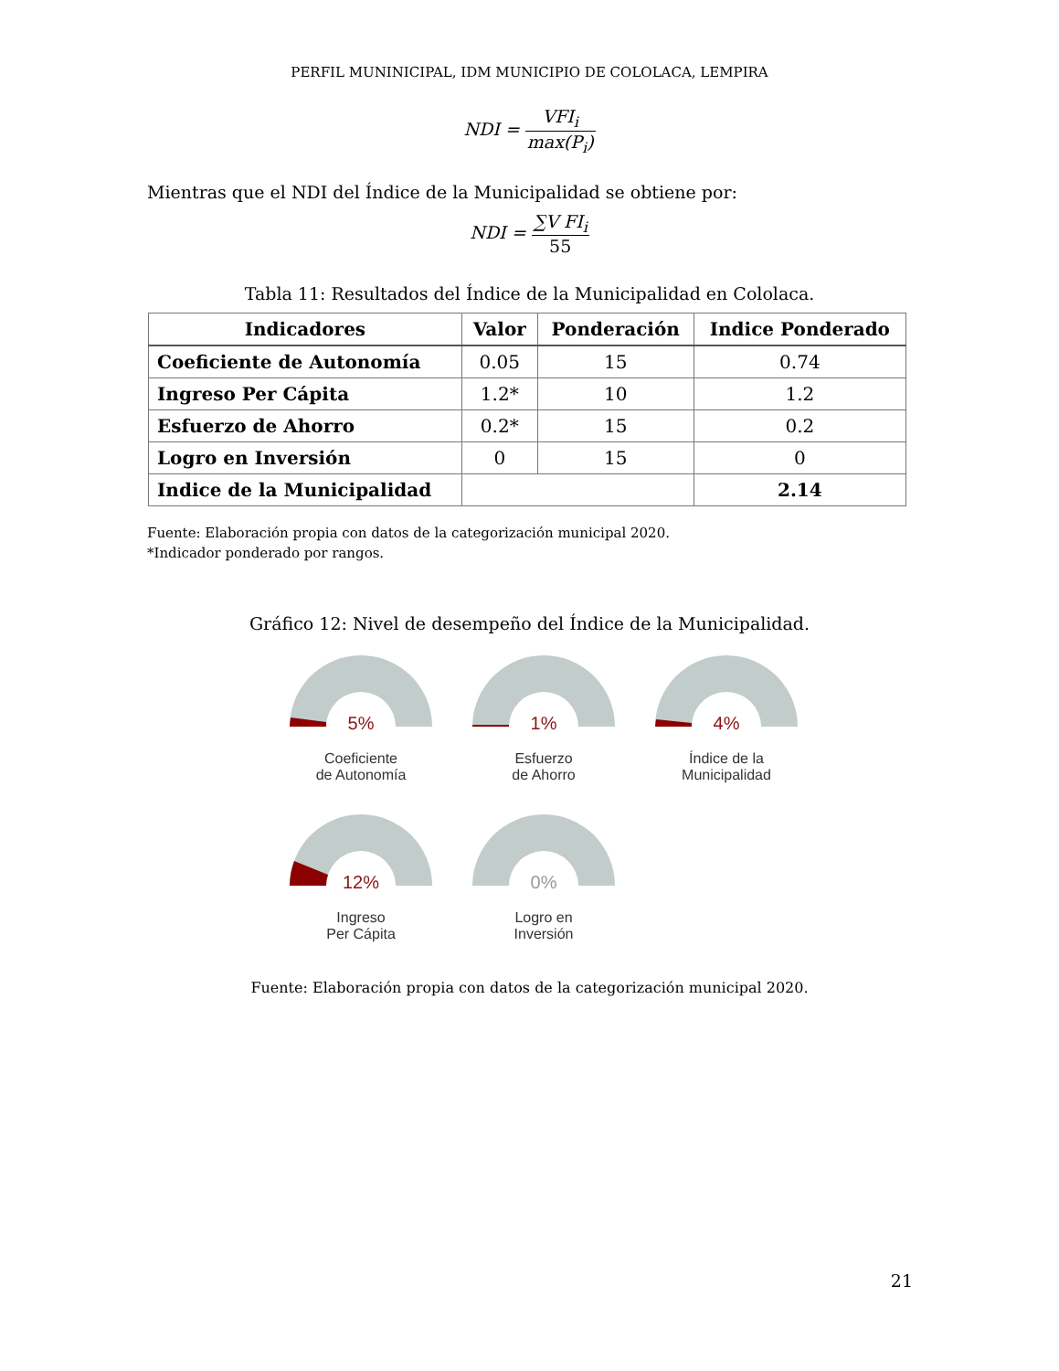PERFIL MUNINICIPAL, IDM MUNICIPIO DE COLOLACA, LEMPIRA
NDI = VFI<sub>i</sub> max(P<sub>i</sub>)
Mientras que el NDI del Índice de la Municipalidad se obtiene por:
NDI = ∑V FI<sub>i</sub> 55
Tabla 11: Resultados del Índice de la Municipalidad en Cololaca.
| Indicadores | Valor | Ponderación | Indice Ponderado |
| --- | --- | --- | --- |
| Coeficiente de Autonomía | 0.05 | 15 | 0.74 |
| Ingreso Per Cápita | 1.2* | 10 | 1.2 |
| Esfuerzo de Ahorro | 0.2* | 15 | 0.2 |
| Logro en Inversión | 0 | 15 | 0 |
| Indice de la Municipalidad | | | 2.14 |
Fuente: Elaboración propia con datos de la categorización municipal 2020.
*Indicador ponderado por rangos.
Gráfico 12: Nivel de desempeño del Índice de la Municipalidad.
5%
Coeficiente
de Autonomía
1%
Esfuerzo
de Ahorro
4%
Índice de la
Municipalidad
12%
Ingreso
Per Cápita
0%
Logro en
Inversión
Fuente: Elaboración propia con datos de la categorización municipal 2020.
21